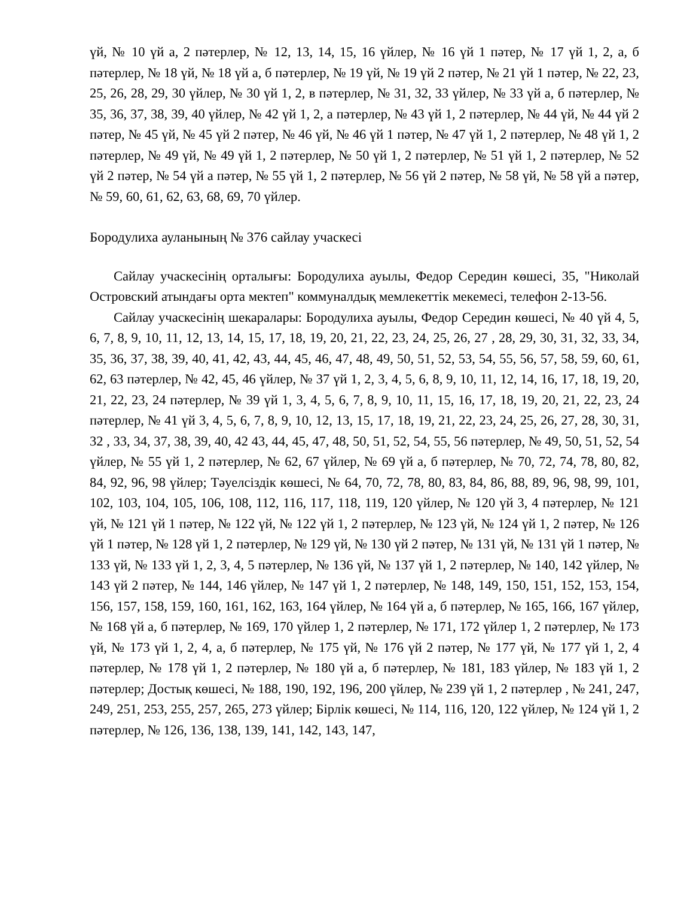үй, № 10 үй а, 2 пәтерлер, № 12, 13, 14, 15, 16 үйлер, № 16 үй 1 пәтер, № 17 үй 1, 2, а, б пәтерлер, № 18 үй, № 18 үй а, б пәтерлер, № 19 үй, № 19 үй 2 пәтер, № 21 үй 1 пәтер, № 22, 23, 25, 26, 28, 29, 30 үйлер, № 30 үй 1, 2, в пәтерлер, № 31, 32, 33 үйлер, № 33 үй а, б пәтерлер, № 35, 36, 37, 38, 39, 40 үйлер, № 42 үй 1, 2, а пәтерлер, № 43 үй 1, 2 пәтерлер, № 44 үй, № 44 үй 2 пәтер, № 45 үй, № 45 үй 2 пәтер, № 46 үй, № 46 үй 1 пәтер, № 47 үй 1, 2 пәтерлер, № 48 үй 1, 2 пәтерлер, № 49 үй, № 49 үй 1, 2 пәтерлер, № 50 үй 1, 2 пәтерлер, № 51 үй 1, 2 пәтерлер, № 52 үй 2 пәтер, № 54 үй а пәтер, № 55 үй 1, 2 пәтерлер, № 56 үй 2 пәтер, № 58 үй, № 58 үй а пәтер, № 59, 60, 61, 62, 63, 68, 69, 70 үйлер.
Бородулиха ауланының № 376 сайлау учаскесі
Сайлау учаскесінің орталығы: Бородулиха ауылы, Федор Середин көшесі, 35, "Николай Островский атындағы орта мектеп" коммуналдық мемлекеттік мекемесі, телефон 2-13-56.
Сайлау учаскесінің шекаралары: Бородулиха ауылы, Федор Середин көшесі, № 40 үй 4, 5, 6, 7, 8, 9, 10, 11, 12, 13, 14, 15, 17, 18, 19, 20, 21, 22, 23, 24, 25, 26, 27 , 28, 29, 30, 31, 32, 33, 34, 35, 36, 37, 38, 39, 40, 41, 42, 43, 44, 45, 46, 47, 48, 49, 50, 51, 52, 53, 54, 55, 56, 57, 58, 59, 60, 61, 62, 63 пәтерлер, № 42, 45, 46 үйлер, № 37 үй 1, 2, 3, 4, 5, 6, 8, 9, 10, 11, 12, 14, 16, 17, 18, 19, 20, 21, 22, 23, 24 пәтерлер, № 39 үй 1, 3, 4, 5, 6, 7, 8, 9, 10, 11, 15, 16, 17, 18, 19, 20, 21, 22, 23, 24 пәтерлер, № 41 үй 3, 4, 5, 6, 7, 8, 9, 10, 12, 13, 15, 17, 18, 19, 21, 22, 23, 24, 25, 26, 27, 28, 30, 31, 32 , 33, 34, 37, 38, 39, 40, 42 43, 44, 45, 47, 48, 50, 51, 52, 54, 55, 56 пәтерлер, № 49, 50, 51, 52, 54 үйлер, № 55 үй 1, 2 пәтерлер, № 62, 67 үйлер, № 69 үй а, б пәтерлер, № 70, 72, 74, 78, 80, 82, 84, 92, 96, 98 үйлер; Тәуелсіздік көшесі, № 64, 70, 72, 78, 80, 83, 84, 86, 88, 89, 96, 98, 99, 101, 102, 103, 104, 105, 106, 108, 112, 116, 117, 118, 119, 120 үйлер, № 120 үй 3, 4 пәтерлер, № 121 үй, № 121 үй 1 пәтер, № 122 үй, № 122 үй 1, 2 пәтерлер, № 123 үй, № 124 үй 1, 2 пәтер, № 126 үй 1 пәтер, № 128 үй 1, 2 пәтерлер, № 129 үй, № 130 үй 2 пәтер, № 131 үй, № 131 үй 1 пәтер, № 133 үй, № 133 үй 1, 2, 3, 4, 5 пәтерлер, № 136 үй, № 137 үй 1, 2 пәтерлер, № 140, 142 үйлер, № 143 үй 2 пәтер, № 144, 146 үйлер, № 147 үй 1, 2 пәтерлер, № 148, 149, 150, 151, 152, 153, 154, 156, 157, 158, 159, 160, 161, 162, 163, 164 үйлер, № 164 үй а, б пәтерлер, № 165, 166, 167 үйлер, № 168 үй а, б пәтерлер, № 169, 170 үйлер 1, 2 пәтерлер, № 171, 172 үйлер 1, 2 пәтерлер, № 173 үй, № 173 үй 1, 2, 4, а, б пәтерлер, № 175 үй, № 176 үй 2 пәтер, № 177 үй, № 177 үй 1, 2, 4 пәтерлер, № 178 үй 1, 2 пәтерлер, № 180 үй а, б пәтерлер, № 181, 183 үйлер, № 183 үй 1, 2 пәтерлер; Достық көшесі, № 188, 190, 192, 196, 200 үйлер, № 239 үй 1, 2 пәтерлер , № 241, 247, 249, 251, 253, 255, 257, 265, 273 үйлер; Бірлік көшесі, № 114, 116, 120, 122 үйлер, № 124 үй 1, 2 пәтерлер, № 126, 136, 138, 139, 141, 142, 143, 147,